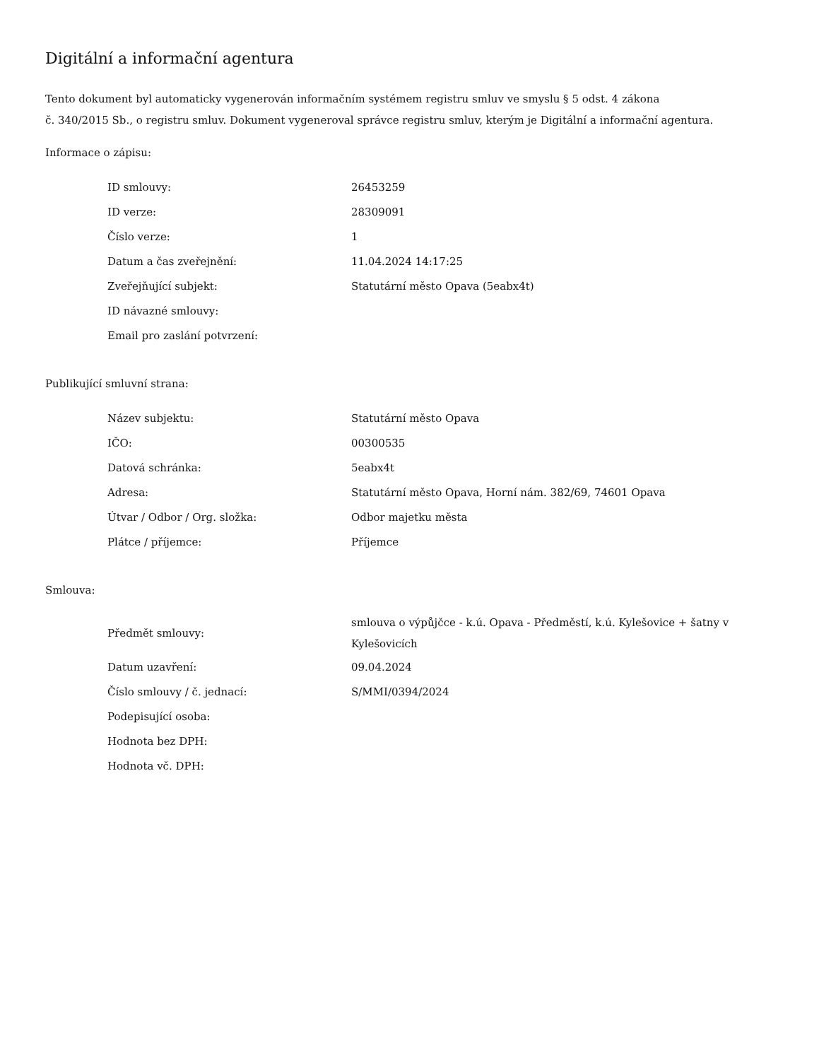Digitální a informační agentura
Tento dokument byl automaticky vygenerován informačním systémem registru smluv ve smyslu § 5 odst. 4 zákona
č. 340/2015 Sb., o registru smluv. Dokument vygeneroval správce registru smluv, kterým je Digitální a informační agentura.
Informace o zápisu:
| ID smlouvy: | 26453259 |
| ID verze: | 28309091 |
| Číslo verze: | 1 |
| Datum a čas zveřejnění: | 11.04.2024 14:17:25 |
| Zveřejňující subjekt: | Statutární město Opava (5eabx4t) |
| ID návazné smlouvy: | |
| Email pro zaslání potvrzení: | |
Publikující smluvní strana:
| Název subjektu: | Statutární město Opava |
| IČO: | 00300535 |
| Datová schránka: | 5eabx4t |
| Adresa: | Statutární město Opava, Horní nám. 382/69, 74601 Opava |
| Útvar / Odbor / Org. složka: | Odbor majetku města |
| Plátce / příjemce: | Příjemce |
Smlouva:
| Předmět smlouvy: | smlouva o výpůjčce - k.ú. Opava - Předměstí, k.ú. Kylešovice + šatny v Kylešovicích |
| Datum uzavření: | 09.04.2024 |
| Číslo smlouvy / č. jednací: | S/MMI/0394/2024 |
| Podepisující osoba: | |
| Hodnota bez DPH: | |
| Hodnota vč. DPH: | |